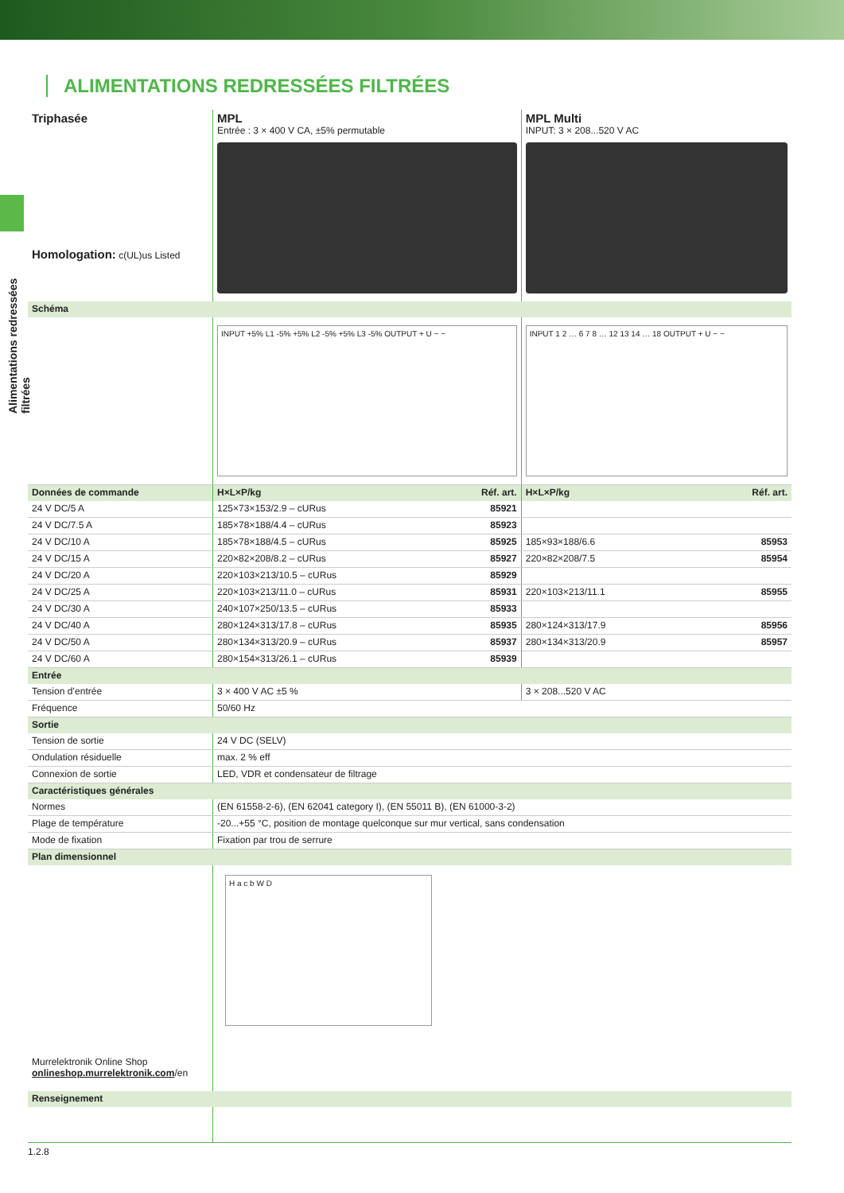Alimentations redressées filtrées
ALIMENTATIONS REDRESSÉES FILTRÉES
| Triphasée Homologation: c(UL)us Listed | MPL Entrée : 3 × 400 V CA, ±5% permutable | | MPL Multi INPUT: 3 × 208...520 V AC | |
| Schéma | | | | |
| | INPUT +5% L1 -5% +5% L2 -5% +5% L3 -5% OUTPUT + U − − | | INPUT 1 2 … 6 7 8 … 12 13 14 … 18 OUTPUT + U − − | |
| Données de commande | H×L×P/kg | Réf. art. | H×L×P/kg | Réf. art. |
| 24 V DC/5 A | 125×73×153/2.9 – cURus | 85921 | | |
| 24 V DC/7.5 A | 185×78×188/4.4 – cURus | 85923 | | |
| 24 V DC/10 A | 185×78×188/4.5 – cURus | 85925 | 185×93×188/6.6 | 85953 |
| 24 V DC/15 A | 220×82×208/8.2 – cURus | 85927 | 220×82×208/7.5 | 85954 |
| 24 V DC/20 A | 220×103×213/10.5 – cURus | 85929 | | |
| 24 V DC/25 A | 220×103×213/11.0 – cURus | 85931 | 220×103×213/11.1 | 85955 |
| 24 V DC/30 A | 240×107×250/13.5 – cURus | 85933 | | |
| 24 V DC/40 A | 280×124×313/17.8 – cURus | 85935 | 280×124×313/17.9 | 85956 |
| 24 V DC/50 A | 280×134×313/20.9 – cURus | 85937 | 280×134×313/20.9 | 85957 |
| 24 V DC/60 A | 280×154×313/26.1 – cURus | 85939 | | |
| Entrée | | | | |
| Tension d’entrée | 3 × 400 V AC ±5 % | | 3 × 208...520 V AC | |
| Fréquence | 50/60 Hz | | | |
| Sortie | | | | |
| Tension de sortie | 24 V DC (SELV) | | | |
| Ondulation résiduelle | max. 2 % eff | | | |
| Connexion de sortie | LED, VDR et condensateur de filtrage | | | |
| Caractéristiques générales | | | | |
| Normes | (EN 61558-2-6), (EN 62041 category I), (EN 55011 B), (EN 61000-3-2) | | | |
| Plage de température | -20...+55 °C, position de montage quelconque sur mur vertical, sans condensation | | | |
| Mode de fixation | Fixation par trou de serrure | | | |
| Plan dimensionnel | | | | |
| Murrelektronik Online Shop onlineshop.murrelektronik.com /en | H a c b W D | | | |
| Renseignement | | | | |
1.2.8